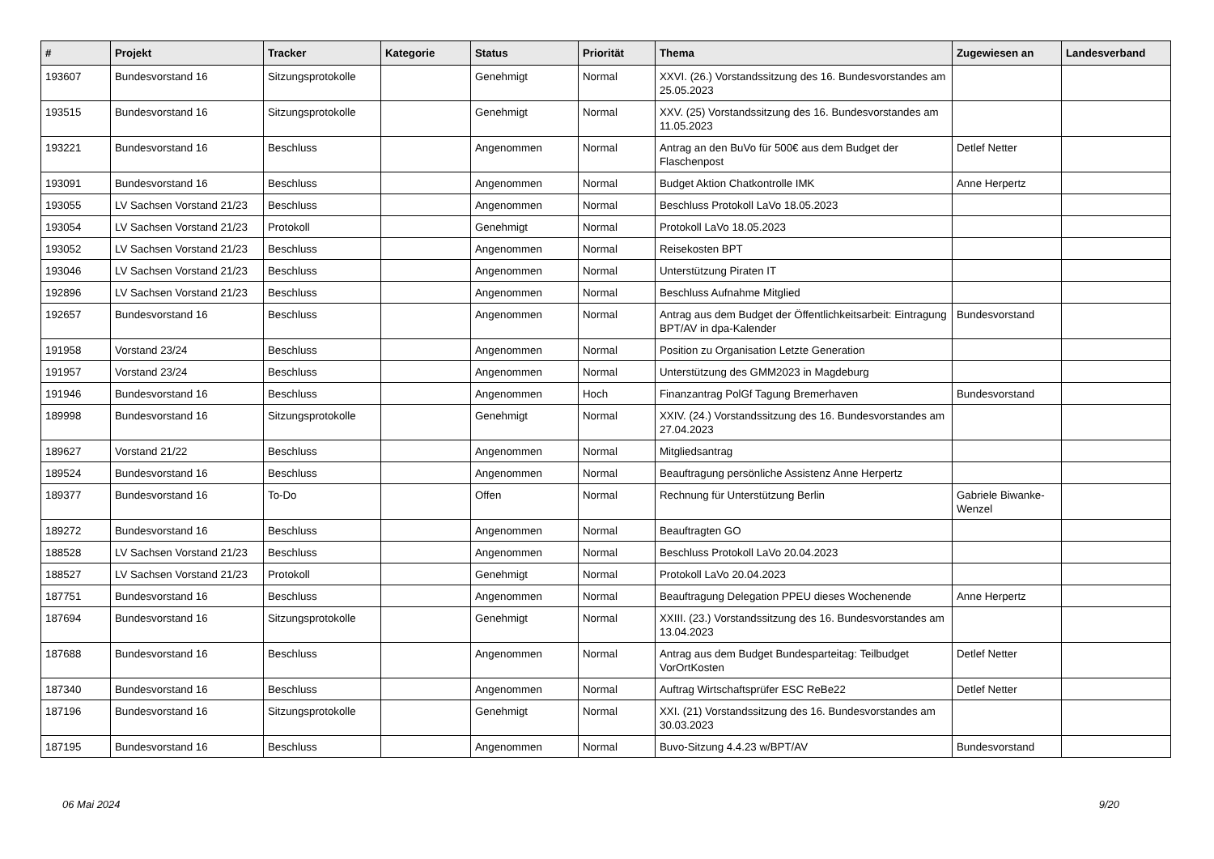| # | Projekt | Tracker | Kategorie | Status | Priorität | Thema | Zugewiesen an | Landesverband |
| --- | --- | --- | --- | --- | --- | --- | --- | --- |
| 193607 | Bundesvorstand 16 | Sitzungsprotokolle | | Genehmigt | Normal | XXVI. (26.) Vorstandssitzung des 16. Bundesvorstandes am 25.05.2023 | | |
| 193515 | Bundesvorstand 16 | Sitzungsprotokolle | | Genehmigt | Normal | XXV. (25) Vorstandssitzung des 16. Bundesvorstandes am 11.05.2023 | | |
| 193221 | Bundesvorstand 16 | Beschluss | | Angenommen | Normal | Antrag an den BuVo für 500€ aus dem Budget der Flaschenpost | Detlef Netter | |
| 193091 | Bundesvorstand 16 | Beschluss | | Angenommen | Normal | Budget Aktion Chatkontrolle IMK | Anne Herpertz | |
| 193055 | LV Sachsen Vorstand 21/23 | Beschluss | | Angenommen | Normal | Beschluss Protokoll LaVo 18.05.2023 | | |
| 193054 | LV Sachsen Vorstand 21/23 | Protokoll | | Genehmigt | Normal | Protokoll LaVo 18.05.2023 | | |
| 193052 | LV Sachsen Vorstand 21/23 | Beschluss | | Angenommen | Normal | Reisekosten BPT | | |
| 193046 | LV Sachsen Vorstand 21/23 | Beschluss | | Angenommen | Normal | Unterstützung Piraten IT | | |
| 192896 | LV Sachsen Vorstand 21/23 | Beschluss | | Angenommen | Normal | Beschluss Aufnahme Mitglied | | |
| 192657 | Bundesvorstand 16 | Beschluss | | Angenommen | Normal | Antrag aus dem Budget der Öffentlichkeitsarbeit: Eintragung BPT/AV in dpa-Kalender | Bundesvorstand | |
| 191958 | Vorstand 23/24 | Beschluss | | Angenommen | Normal | Position zu Organisation Letzte Generation | | |
| 191957 | Vorstand 23/24 | Beschluss | | Angenommen | Normal | Unterstützung des GMM2023 in Magdeburg | | |
| 191946 | Bundesvorstand 16 | Beschluss | | Angenommen | Hoch | Finanzantrag PolGf Tagung Bremerhaven | Bundesvorstand | |
| 189998 | Bundesvorstand 16 | Sitzungsprotokolle | | Genehmigt | Normal | XXIV. (24.) Vorstandssitzung des 16. Bundesvorstandes am 27.04.2023 | | |
| 189627 | Vorstand 21/22 | Beschluss | | Angenommen | Normal | Mitgliedsantrag | | |
| 189524 | Bundesvorstand 16 | Beschluss | | Angenommen | Normal | Beauftragung persönliche Assistenz Anne Herpertz | | |
| 189377 | Bundesvorstand 16 | To-Do | | Offen | Normal | Rechnung für Unterstützung Berlin | Gabriele Biwanke-Wenzel | |
| 189272 | Bundesvorstand 16 | Beschluss | | Angenommen | Normal | Beauftragten GO | | |
| 188528 | LV Sachsen Vorstand 21/23 | Beschluss | | Angenommen | Normal | Beschluss Protokoll LaVo 20.04.2023 | | |
| 188527 | LV Sachsen Vorstand 21/23 | Protokoll | | Genehmigt | Normal | Protokoll LaVo 20.04.2023 | | |
| 187751 | Bundesvorstand 16 | Beschluss | | Angenommen | Normal | Beauftragung Delegation PPEU dieses Wochenende | Anne Herpertz | |
| 187694 | Bundesvorstand 16 | Sitzungsprotokolle | | Genehmigt | Normal | XXIII. (23.) Vorstandssitzung des 16. Bundesvorstandes am 13.04.2023 | | |
| 187688 | Bundesvorstand 16 | Beschluss | | Angenommen | Normal | Antrag aus dem Budget Bundesparteitag: Teilbudget VorOrtKosten | Detlef Netter | |
| 187340 | Bundesvorstand 16 | Beschluss | | Angenommen | Normal | Auftrag Wirtschaftsprüfer ESC ReBe22 | Detlef Netter | |
| 187196 | Bundesvorstand 16 | Sitzungsprotokolle | | Genehmigt | Normal | XXI. (21) Vorstandssitzung des 16. Bundesvorstandes am 30.03.2023 | | |
| 187195 | Bundesvorstand 16 | Beschluss | | Angenommen | Normal | Buvo-Sitzung 4.4.23 w/BPT/AV | Bundesvorstand | |
06 Mai 2024 9/20